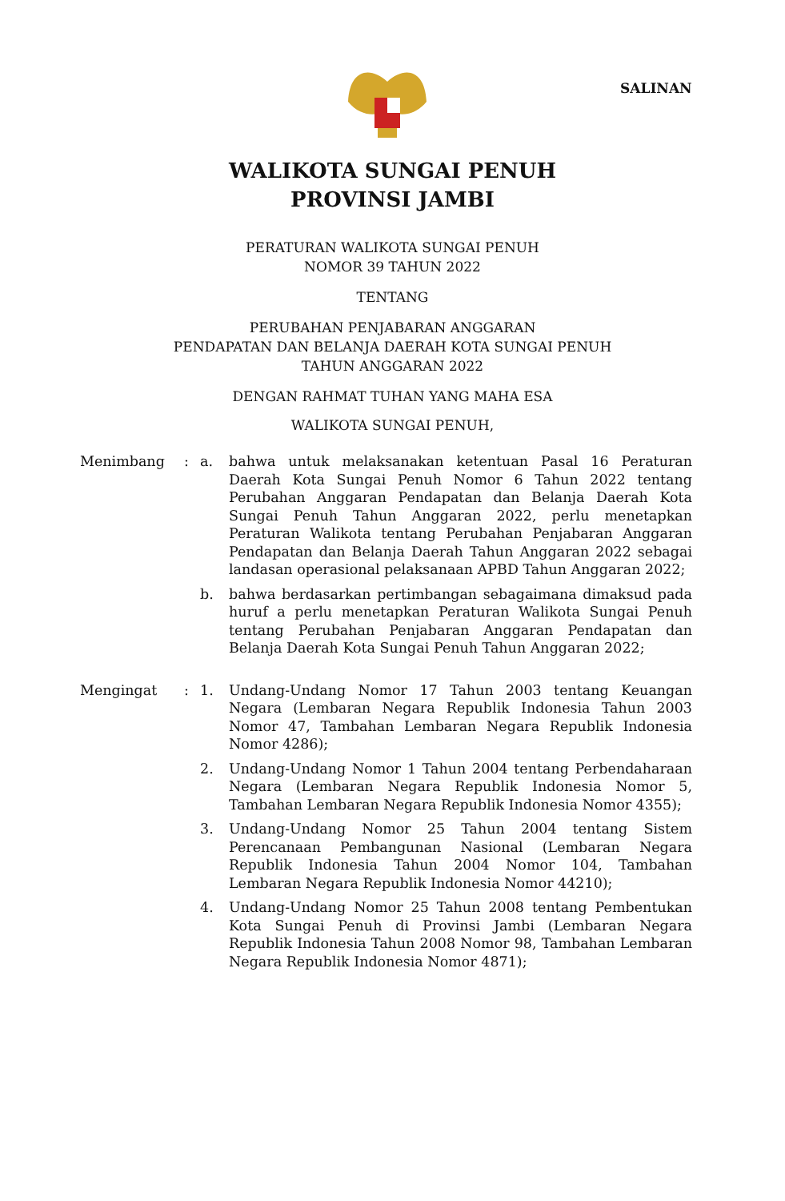SALINAN
WALIKOTA SUNGAI PENUH
PROVINSI JAMBI
PERATURAN WALIKOTA SUNGAI PENUH
NOMOR 39 TAHUN 2022
TENTANG
PERUBAHAN PENJABARAN ANGGARAN
PENDAPATAN DAN BELANJA DAERAH KOTA SUNGAI PENUH
TAHUN ANGGARAN 2022
DENGAN RAHMAT TUHAN YANG MAHA ESA
WALIKOTA SUNGAI PENUH,
| Menimbang | : | a. | bahwa untuk melaksanakan ketentuan Pasal 16 Peraturan Daerah Kota Sungai Penuh Nomor 6 Tahun 2022 tentang Perubahan Anggaran Pendapatan dan Belanja Daerah Kota Sungai Penuh Tahun Anggaran 2022, perlu menetapkan Peraturan Walikota tentang Perubahan Penjabaran Anggaran Pendapatan dan Belanja Daerah Tahun Anggaran 2022 sebagai landasan operasional pelaksanaan APBD Tahun Anggaran 2022; |
| | | b. | bahwa berdasarkan pertimbangan sebagaimana dimaksud pada huruf a perlu menetapkan Peraturan Walikota Sungai Penuh tentang Perubahan Penjabaran Anggaran Pendapatan dan Belanja Daerah Kota Sungai Penuh Tahun Anggaran 2022; |
| Mengingat | : | 1. | Undang-Undang Nomor 17 Tahun 2003 tentang Keuangan Negara (Lembaran Negara Republik Indonesia Tahun 2003 Nomor 47, Tambahan Lembaran Negara Republik Indonesia Nomor 4286); |
| | | 2. | Undang-Undang Nomor 1 Tahun 2004 tentang Perbendaharaan Negara (Lembaran Negara Republik Indonesia Nomor 5, Tambahan Lembaran Negara Republik Indonesia Nomor 4355); |
| | | 3. | Undang-Undang Nomor 25 Tahun 2004 tentang Sistem Perencanaan Pembangunan Nasional (Lembaran Negara Republik Indonesia Tahun 2004 Nomor 104, Tambahan Lembaran Negara Republik Indonesia Nomor 44210); |
| | | 4. | Undang-Undang Nomor 25 Tahun 2008 tentang Pembentukan Kota Sungai Penuh di Provinsi Jambi (Lembaran Negara Republik Indonesia Tahun 2008 Nomor 98, Tambahan Lembaran Negara Republik Indonesia Nomor 4871); |